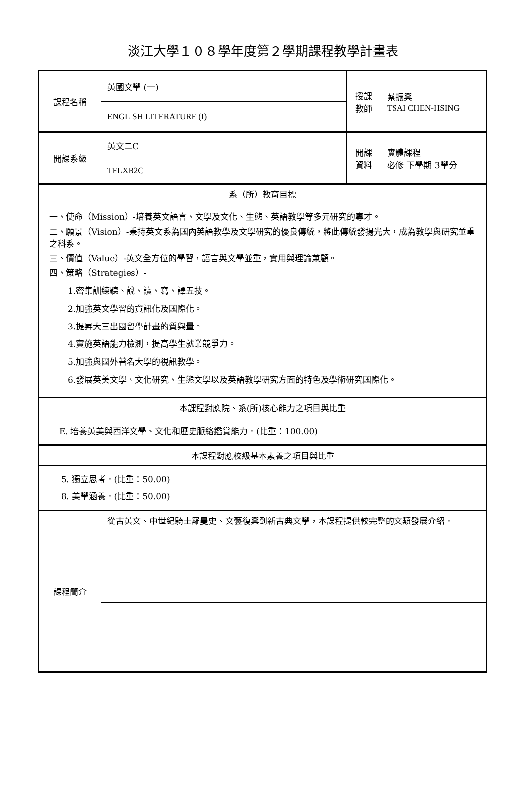淡江大學１０８學年度第２學期課程教學計畫表
| 課程名稱 | 英國文學 (一) | 授課 教師 | 蔡振興 TSAI CHEN-HSING |
| | ENGLISH LITERATURE (I) | | |
| 開課系級 | 英文二C | 開課 資料 | 實體課程 必修 下學期 3學分 |
| | TFLXB2C | | |
| 系（所）教育目標 | | | |
| 一、使命（Mission）-培養英文語言、文學及文化、生態、英語教學等多元研究的專才。 二、願景（Vision）-秉持英文系為國內英語教學及文學研究的優良傳統，將此傳統發揚光大，成為教學與研究並重之科系。 三、價值（Value）-英文全方位的學習，語言與文學並重，實用與理論兼顧。 四、策略（Strategies）- 1.密集訓練聽、說、讀、寫、譯五技。 2.加強英文學習的資訊化及國際化。 3.提昇大三出國留學計畫的質與量。 4.實施英語能力檢測，提高學生就業競爭力。 5.加強與國外著名大學的視訊教學。 6.發展英美文學、文化研究、生態文學以及英語教學研究方面的特色及學術研究國際化。 | | | |
| 本課程對應院、系(所)核心能力之項目與比重 | | | |
| E. 培養英美與西洋文學、文化和歷史脈絡鑑賞能力。(比重：100.00) | | | |
| 本課程對應校級基本素養之項目與比重 | | | |
| 5. 獨立思考。(比重：50.00) 8. 美學涵養。(比重：50.00) | | | |
| 課程簡介 | 從古英文、中世紀騎士羅曼史、文藝復興到新古典文學，本課程提供較完整的文類發展介紹。 | | |